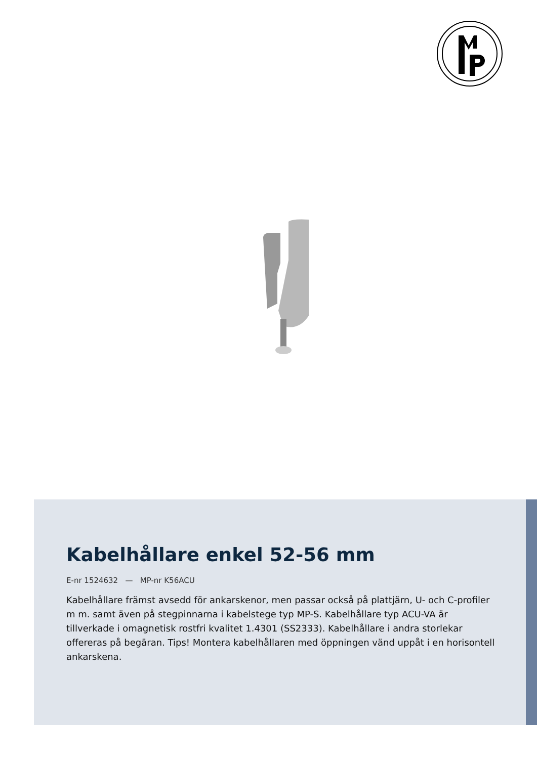Kabelhållare enkel 52-56 mm
E-nr 1524632 — MP-nr K56ACU
Kabelhållare främst avsedd för ankarskenor, men passar också på plattjärn, U- och C-profiler m m. samt även på stegpinnarna i kabelstege typ MP-S. Kabelhållare typ ACU-VA är tillverkade i omagnetisk rostfri kvalitet 1.4301 (SS2333). Kabelhållare i andra storlekar offereras på begäran. Tips! Montera kabelhållaren med öppningen vänd uppåt i en horisontell ankarskena.